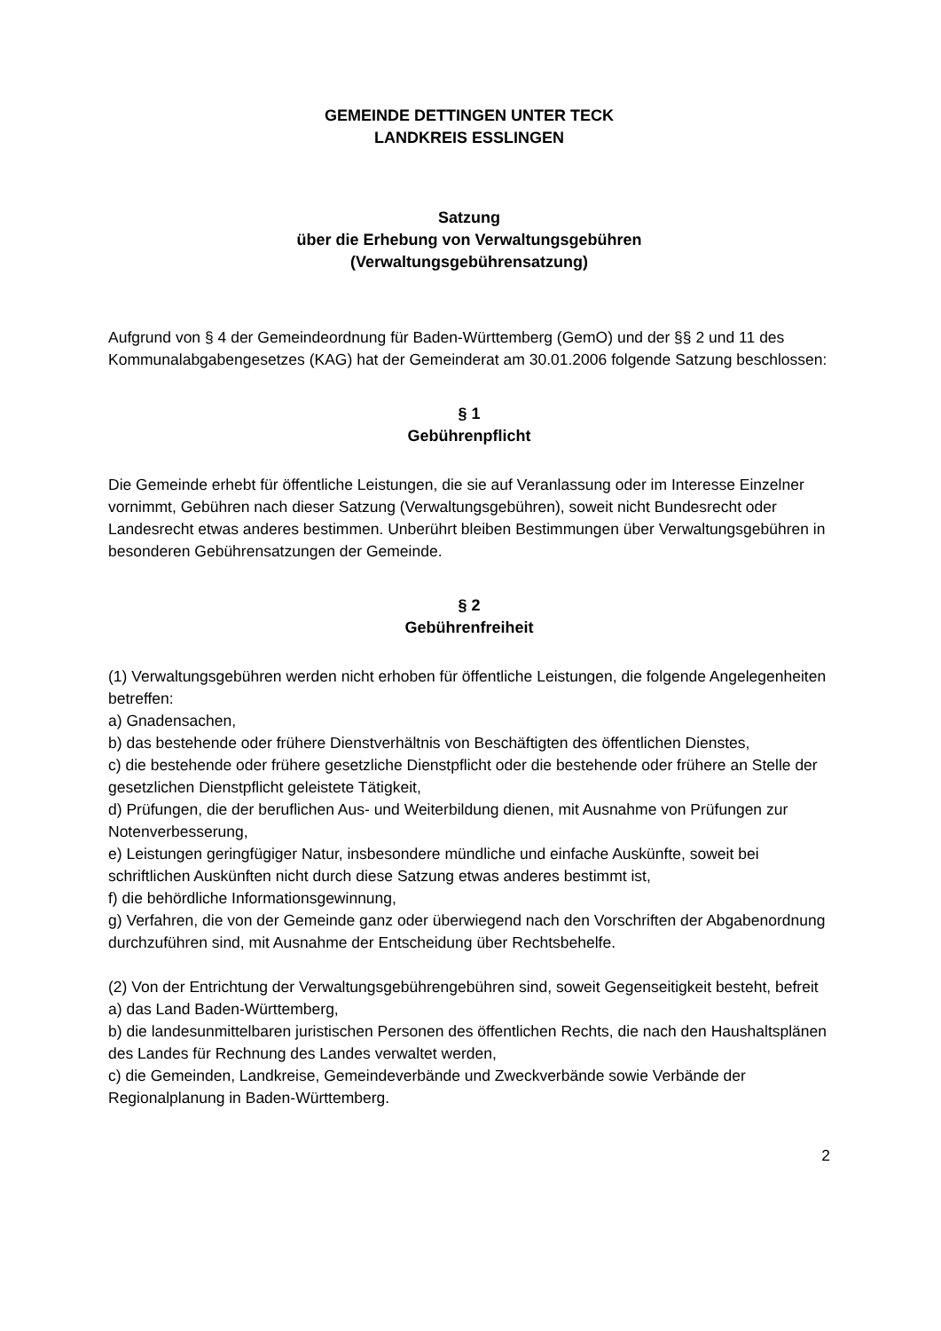GEMEINDE DETTINGEN UNTER TECK
LANDKREIS ESSLINGEN
Satzung
über die Erhebung von Verwaltungsgebühren
(Verwaltungsgebührensatzung)
Aufgrund von § 4 der Gemeindeordnung für Baden-Württemberg (GemO) und der §§ 2 und 11 des Kommunalabgabengesetzes (KAG) hat der Gemeinderat am 30.01.2006 folgende Satzung beschlossen:
§ 1
Gebührenpflicht
Die Gemeinde erhebt für öffentliche Leistungen, die sie auf Veranlassung oder im Interesse Einzelner vornimmt, Gebühren nach dieser Satzung (Verwaltungsgebühren), soweit nicht Bundesrecht oder Landesrecht etwas anderes bestimmen. Unberührt bleiben Bestimmungen über Verwaltungsgebühren in besonderen Gebührensatzungen der Gemeinde.
§ 2
Gebührenfreiheit
(1) Verwaltungsgebühren werden nicht erhoben für öffentliche Leistungen, die folgende Angelegenheiten betreffen:
a) Gnadensachen,
b) das bestehende oder frühere Dienstverhältnis von Beschäftigten des öffentlichen Dienstes,
c) die bestehende oder frühere gesetzliche Dienstpflicht oder die bestehende oder frühere an Stelle der gesetzlichen Dienstpflicht geleistete Tätigkeit,
d) Prüfungen, die der beruflichen Aus- und Weiterbildung dienen, mit Ausnahme von Prüfungen zur Notenverbesserung,
e) Leistungen geringfügiger Natur, insbesondere mündliche und einfache Auskünfte, soweit bei schriftlichen Auskünften nicht durch diese Satzung etwas anderes bestimmt ist,
f) die behördliche Informationsgewinnung,
g) Verfahren, die von der Gemeinde ganz oder überwiegend nach den Vorschriften der Abgabenordnung durchzuführen sind, mit Ausnahme der Entscheidung über Rechtsbehelfe.
(2) Von der Entrichtung der Verwaltungsgebührengebühren sind, soweit Gegenseitigkeit besteht, befreit
a) das Land Baden-Württemberg,
b) die landesunmittelbaren juristischen Personen des öffentlichen Rechts, die nach den Haushaltsplänen des Landes für Rechnung des Landes verwaltet werden,
c) die Gemeinden, Landkreise, Gemeindeverbände und Zweckverbände sowie Verbände der Regionalplanung in Baden-Württemberg.
2